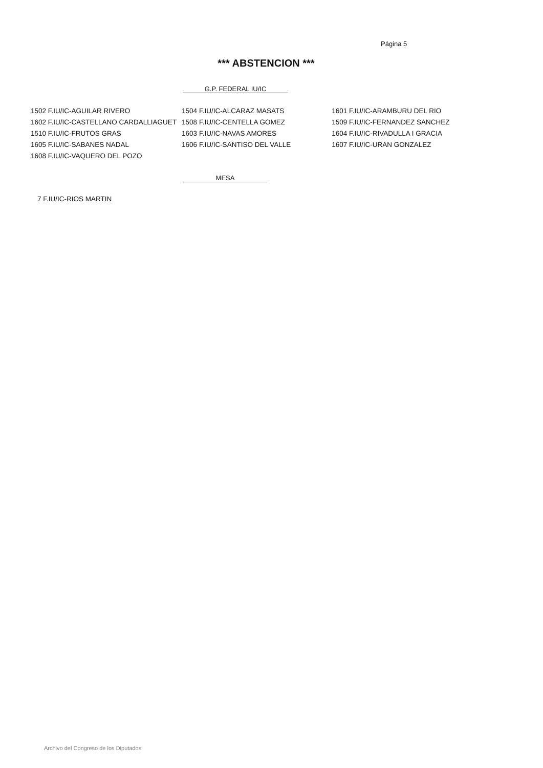Página 5
*** ABSTENCION ***
G.P. FEDERAL IU/IC
| 1502 F.IU/IC-AGUILAR RIVERO | 1504 F.IU/IC-ALCARAZ MASATS | 1601 F.IU/IC-ARAMBURU DEL RIO |
| 1602 F.IU/IC-CASTELLANO CARDALLIAGUET | 1508 F.IU/IC-CENTELLA GOMEZ | 1509 F.IU/IC-FERNANDEZ SANCHEZ |
| 1510 F.IU/IC-FRUTOS GRAS | 1603 F.IU/IC-NAVAS AMORES | 1604 F.IU/IC-RIVADULLA I GRACIA |
| 1605 F.IU/IC-SABANES NADAL | 1606 F.IU/IC-SANTISO DEL VALLE | 1607 F.IU/IC-URAN GONZALEZ |
| 1608 F.IU/IC-VAQUERO DEL POZO | | |
MESA
7 F.IU/IC-RIOS MARTIN
Archivo del Congreso de los Diputados